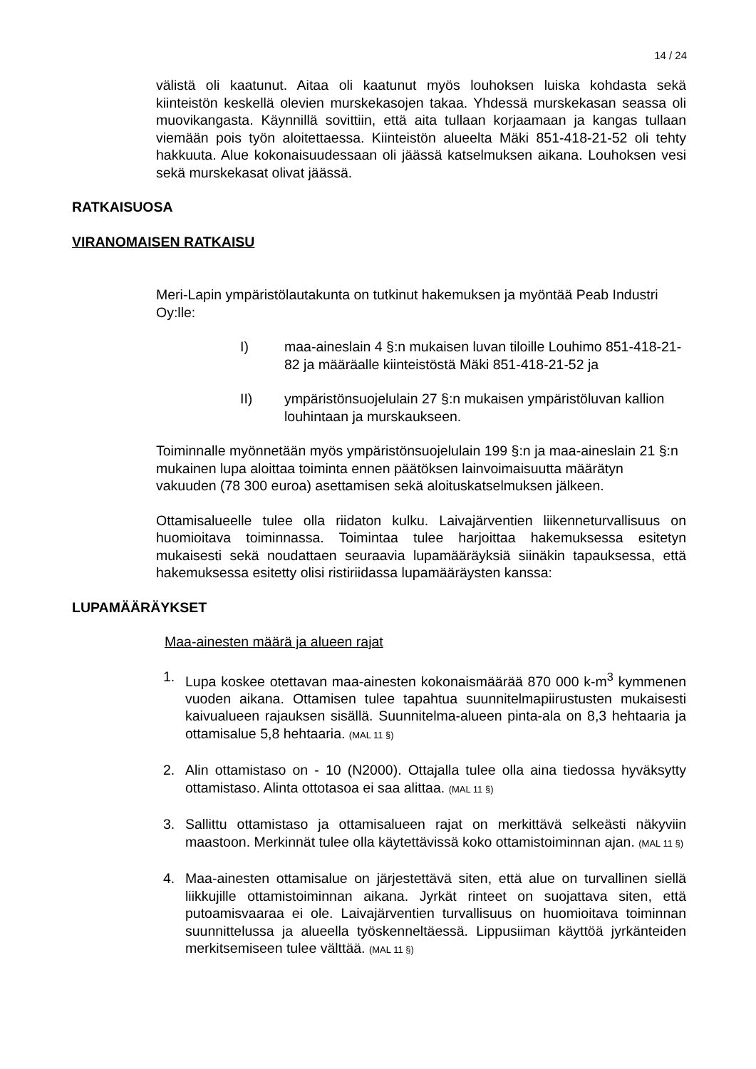14 / 24
välistä oli kaatunut. Aitaa oli kaatunut myös louhoksen luiska kohdasta sekä kiinteistön keskellä olevien murskekasojen takaa. Yhdessä murskekasan seassa oli muovikangasta. Käynnillä sovittiin, että aita tullaan korjaamaan ja kangas tullaan viemään pois työn aloitettaessa. Kiinteistön alueelta Mäki 851-418-21-52 oli tehty hakkuuta. Alue kokonaisuudessaan oli jäässä katselmuksen aikana. Louhoksen vesi sekä murskekasat olivat jäässä.
RATKAISUOSA
VIRANOMAISEN RATKAISU
Meri-Lapin ympäristölautakunta on tutkinut hakemuksen ja myöntää Peab Industri Oy:lle:
I) maa-aineslain 4 §:n mukaisen luvan tiloille Louhimo 851-418-21-82 ja määräalle kiinteistöstä Mäki 851-418-21-52 ja
II) ympäristönsuojelulain 27 §:n mukaisen ympäristöluvan kallion louhintaan ja murskaukseen.
Toiminnalle myönnetään myös ympäristönsuojelulain 199 §:n ja maa-aineslain 21 §:n mukainen lupa aloittaa toiminta ennen päätöksen lainvoimaisuutta määrätyn vakuuden (78 300 euroa) asettamisen sekä aloituskatselmuksen jälkeen.
Ottamisalueelle tulee olla riidaton kulku. Laivajärventien liikenneturvallisuus on huomioitava toiminnassa. Toimintaa tulee harjoittaa hakemuksessa esitetyn mukaisesti sekä noudattaen seuraavia lupamääräyksiä siinäkin tapauksessa, että hakemuksessa esitetty olisi ristiriidassa lupamääräysten kanssa:
LUPAMÄÄRÄYKSET
Maa-ainesten määrä ja alueen rajat
1. Lupa koskee otettavan maa-ainesten kokonaismäärää 870 000 k-m<sup>3</sup> kymmenen vuoden aikana. Ottamisen tulee tapahtua suunnitelmapiirustusten mukaisesti kaivualueen rajauksen sisällä. Suunnitelma-alueen pinta-ala on 8,3 hehtaaria ja ottamisalue 5,8 hehtaaria. (MAL 11 §)
2. Alin ottamistaso on - 10 (N2000). Ottajalla tulee olla aina tiedossa hyväksytty ottamistaso. Alinta ottotasoa ei saa alittaa. (MAL 11 §)
3. Sallittu ottamistaso ja ottamisalueen rajat on merkittävä selkeästi näkyviin maastoon. Merkinnät tulee olla käytettävissä koko ottamistoiminnan ajan. (MAL 11 §)
4. Maa-ainesten ottamisalue on järjestettävä siten, että alue on turvallinen siellä liikkujille ottamistoiminnan aikana. Jyrkät rinteet on suojattava siten, että putoamisvaaraa ei ole. Laivajärventien turvallisuus on huomioitava toiminnan suunnittelussa ja alueella työskenneltäessä. Lippusiiman käyttöä jyrkänteiden merkitsemiseen tulee välttää. (MAL 11 §)